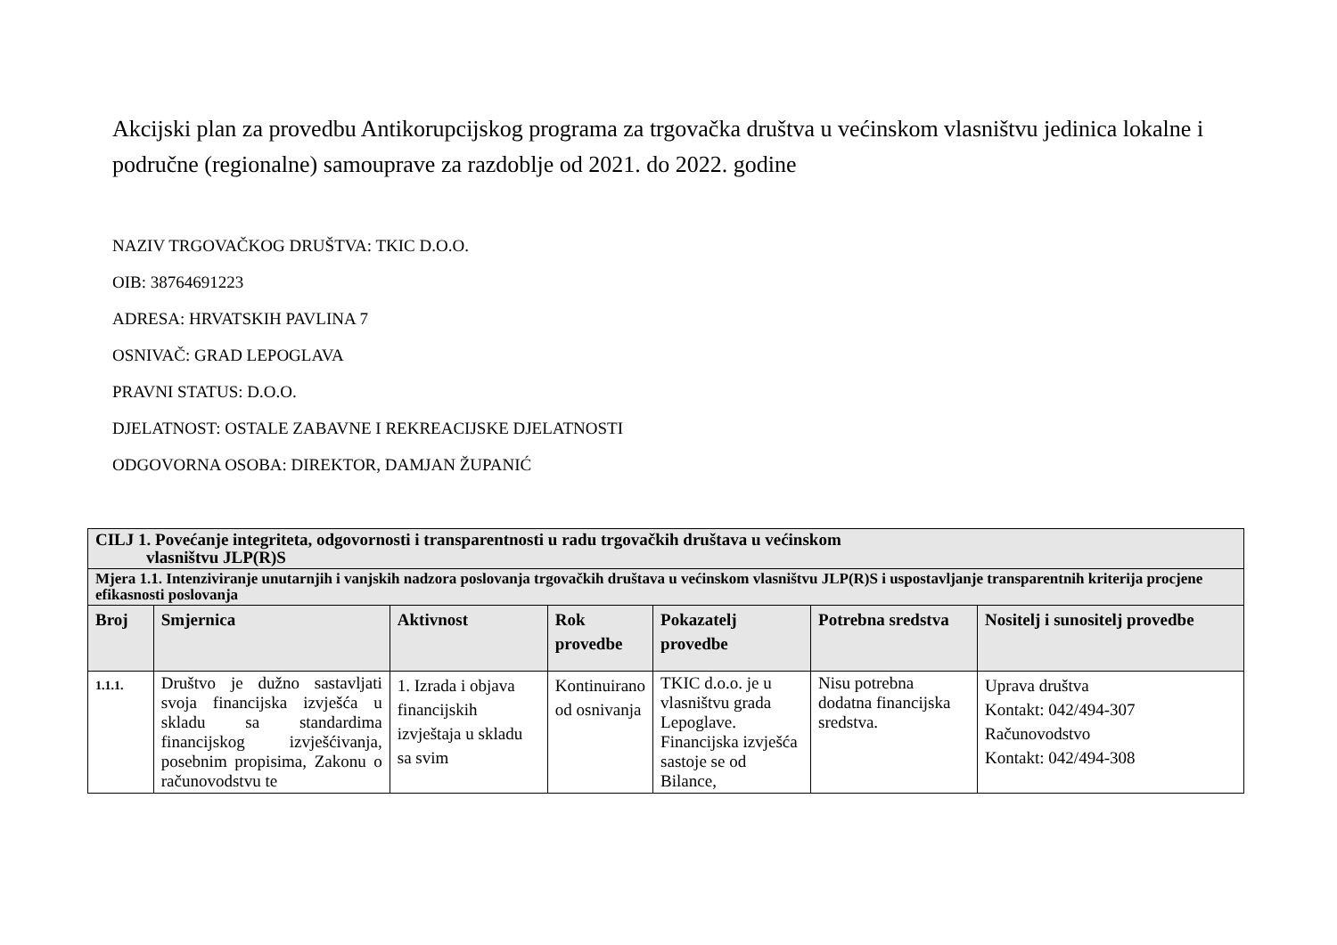Akcijski plan za provedbu Antikorupcijskog programa za trgovačka društva u većinskom vlasništvu jedinica lokalne i područne (regionalne) samouprave za razdoblje od 2021. do 2022. godine
NAZIV TRGOVAČKOG DRUŠTVA: TKIC D.O.O.
OIB: 38764691223
ADRESA: HRVATSKIH PAVLINA 7
OSNIVAČ: GRAD LEPOGLAVA
PRAVNI STATUS: D.O.O.
DJELATNOST: OSTALE ZABAVNE I REKREACIJSKE DJELATNOSTI
ODGOVORNA OSOBA: DIREKTOR, DAMJAN ŽUPANIĆ
| CILJ 1. Povećanje integriteta, odgovornosti i transparentnosti u radu trgovačkih društava u većinskom vlasništvu JLP(R)S | | | | | | |
| Mjera 1.1. Intenziviranje unutarnjih i vanjskih nadzora poslovanja trgovačkih društava u većinskom vlasništvu JLP(R)S i uspostavljanje transparentnih kriterija procjene efikasnosti poslovanja | | | | | | |
| Broj | Smjernica | Aktivnost | Rok provedbe | Pokazatelj provedbe | Potrebna sredstva | Nositelj i sunositelj provedbe |
| 1.1.1. | Društvo je dužno sastavljati svoja financijska izvješća u skladu sa standardima financijskog izvješćivanja, posebnim propisima, Zakonu o računovodstvu te | 1. Izrada i objava financijskih izvještaja u skladu sa svim | Kontinuirano od osnivanja | TKIC d.o.o. je u vlasništvu grada Lepoglave. Financijska izvješća sastoje se od Bilance, | Nisu potrebna dodatna financijska sredstva. | Uprava društva Kontakt: 042/494-307 Računovodstvo Kontakt: 042/494-308 |